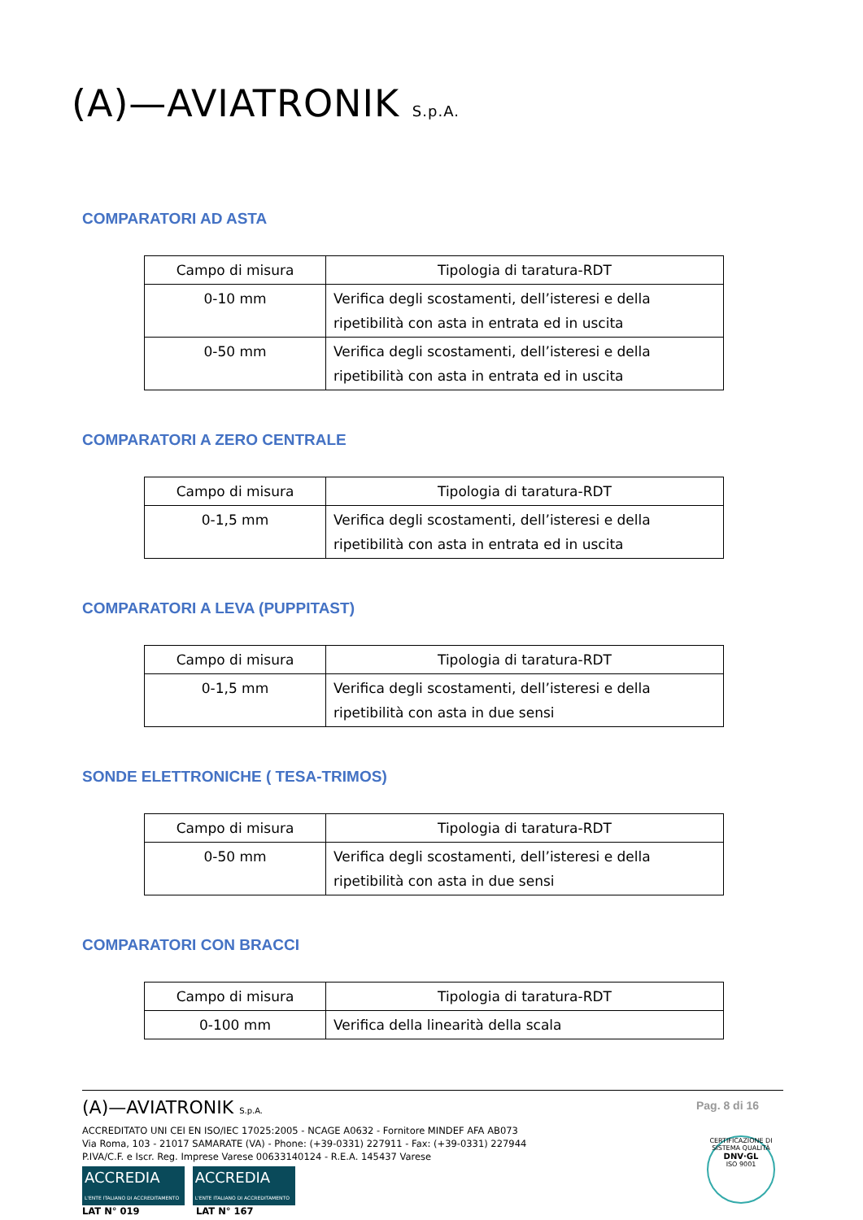(A)—AVIATRONIK S.p.A.
COMPARATORI AD ASTA
| Campo di misura | Tipologia di taratura-RDT |
| --- | --- |
| 0-10 mm | Verifica degli scostamenti, dell’isteresi e della ripetibilità con asta in entrata ed in uscita |
| 0-50 mm | Verifica degli scostamenti, dell’isteresi e della ripetibilità con asta in entrata ed in uscita |
COMPARATORI A ZERO CENTRALE
| Campo di misura | Tipologia di taratura-RDT |
| --- | --- |
| 0-1,5 mm | Verifica degli scostamenti, dell’isteresi e della ripetibilità con asta in entrata ed in uscita |
COMPARATORI A LEVA (PUPPITAST)
| Campo di misura | Tipologia di taratura-RDT |
| --- | --- |
| 0-1,5 mm | Verifica degli scostamenti, dell’isteresi e della ripetibilità con asta in due sensi |
SONDE ELETTRONICHE ( TESA-TRIMOS)
| Campo di misura | Tipologia di taratura-RDT |
| --- | --- |
| 0-50 mm | Verifica degli scostamenti, dell’isteresi e della ripetibilità con asta in due sensi |
COMPARATORI CON BRACCI
| Campo di misura | Tipologia di taratura-RDT |
| --- | --- |
| 0-100 mm | Verifica della linearità della scala |
Pag. 8 di 16
(A)—AVIATRONIK S.p.A.
ACCREDITATO UNI CEI EN ISO/IEC 17025:2005 - NCAGE A0632 - Fornitore MINDEF AFA AB073
Via Roma, 103 - 21017 SAMARATE (VA) - Phone: (+39-0331) 227911 - Fax: (+39-0331) 227944
P.IVA/C.F. e Iscr. Reg. Imprese Varese 00633140124 - R.E.A. 145437 Varese
ACCREDIA
L'ENTE ITALIANO DI ACCREDITAMENTO ACCREDIA
L'ENTE ITALIANO DI ACCREDITAMENTO
LAT N° 019 LAT N° 167
CERTIFICAZIONE DI SISTEMA QUALITÀ
DNV·GL
ISO 9001